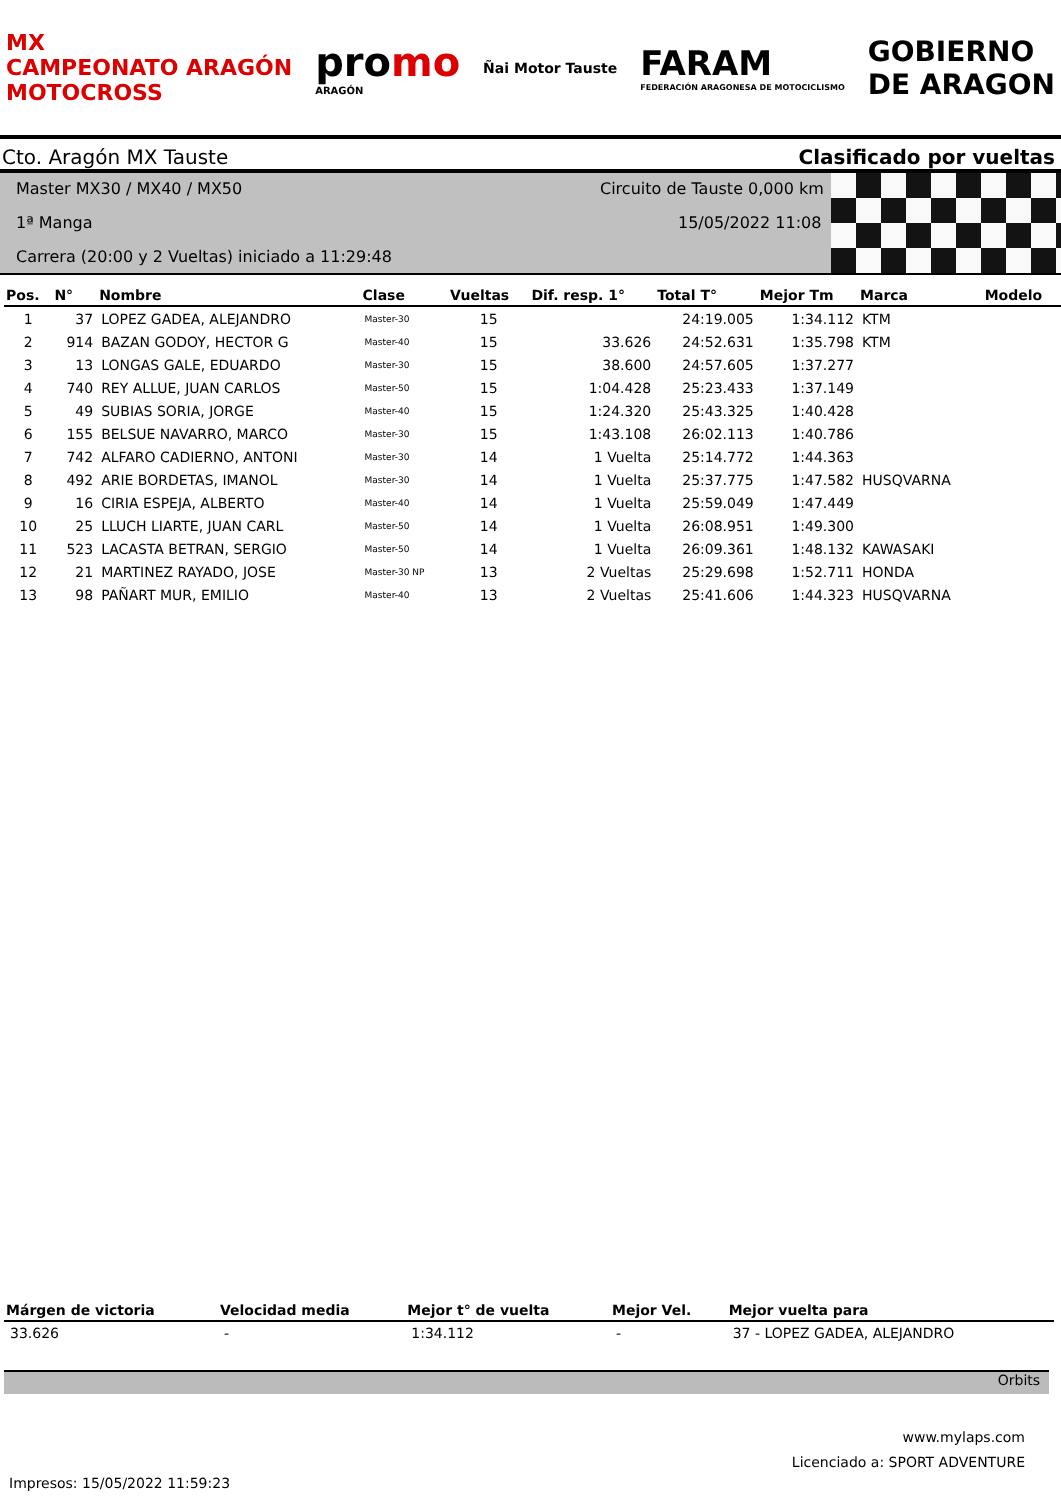MX
CAMPEONATO ARAGÓN
MOTOCROSS
promo
ARAGÓN
Ñai Motor Tauste
FARAM
FEDERACIÓN ARAGONESA DE MOTOCICLISMO
GOBIERNO
DE ARAGON
Cto. Aragón MX Tauste Clasificado por vueltas
Master MX30 / MX40 / MX50 Circuito de Tauste 0,000 km
1ª Manga 15/05/2022 11:08
Carrera (20:00 y 2 Vueltas) iniciado a 11:29:48
| Pos. | N° | Nombre | Clase | Vueltas | Dif. resp. 1° | Total T° | Mejor Tm | Marca | Modelo |
| --- | --- | --- | --- | --- | --- | --- | --- | --- | --- |
| 1 | 37 | LOPEZ GADEA, ALEJANDRO | Master-30 | 15 | | 24:19.005 | 1:34.112 | KTM | |
| 2 | 914 | BAZAN GODOY, HECTOR G | Master-40 | 15 | 33.626 | 24:52.631 | 1:35.798 | KTM | |
| 3 | 13 | LONGAS GALE, EDUARDO | Master-30 | 15 | 38.600 | 24:57.605 | 1:37.277 | | |
| 4 | 740 | REY ALLUE, JUAN CARLOS | Master-50 | 15 | 1:04.428 | 25:23.433 | 1:37.149 | | |
| 5 | 49 | SUBIAS SORIA, JORGE | Master-40 | 15 | 1:24.320 | 25:43.325 | 1:40.428 | | |
| 6 | 155 | BELSUE NAVARRO, MARCO | Master-30 | 15 | 1:43.108 | 26:02.113 | 1:40.786 | | |
| 7 | 742 | ALFARO CADIERNO, ANTONI | Master-30 | 14 | 1 Vuelta | 25:14.772 | 1:44.363 | | |
| 8 | 492 | ARIE BORDETAS, IMANOL | Master-30 | 14 | 1 Vuelta | 25:37.775 | 1:47.582 | HUSQVARNA | |
| 9 | 16 | CIRIA ESPEJA, ALBERTO | Master-40 | 14 | 1 Vuelta | 25:59.049 | 1:47.449 | | |
| 10 | 25 | LLUCH LIARTE, JUAN CARL | Master-50 | 14 | 1 Vuelta | 26:08.951 | 1:49.300 | | |
| 11 | 523 | LACASTA BETRAN, SERGIO | Master-50 | 14 | 1 Vuelta | 26:09.361 | 1:48.132 | KAWASAKI | |
| 12 | 21 | MARTINEZ RAYADO, JOSE | Master-30 NP | 13 | 2 Vueltas | 25:29.698 | 1:52.711 | HONDA | |
| 13 | 98 | PAÑART MUR, EMILIO | Master-40 | 13 | 2 Vueltas | 25:41.606 | 1:44.323 | HUSQVARNA | |
| Márgen de victoria | Velocidad media | Mejor t° de vuelta | Mejor Vel. | Mejor vuelta para |
| --- | --- | --- | --- | --- |
| 33.626 | - | 1:34.112 | - | 37 - LOPEZ GADEA, ALEJANDRO |
Orbits
www.mylaps.com
Licenciado a: SPORT ADVENTURE
Impresos: 15/05/2022 11:59:23